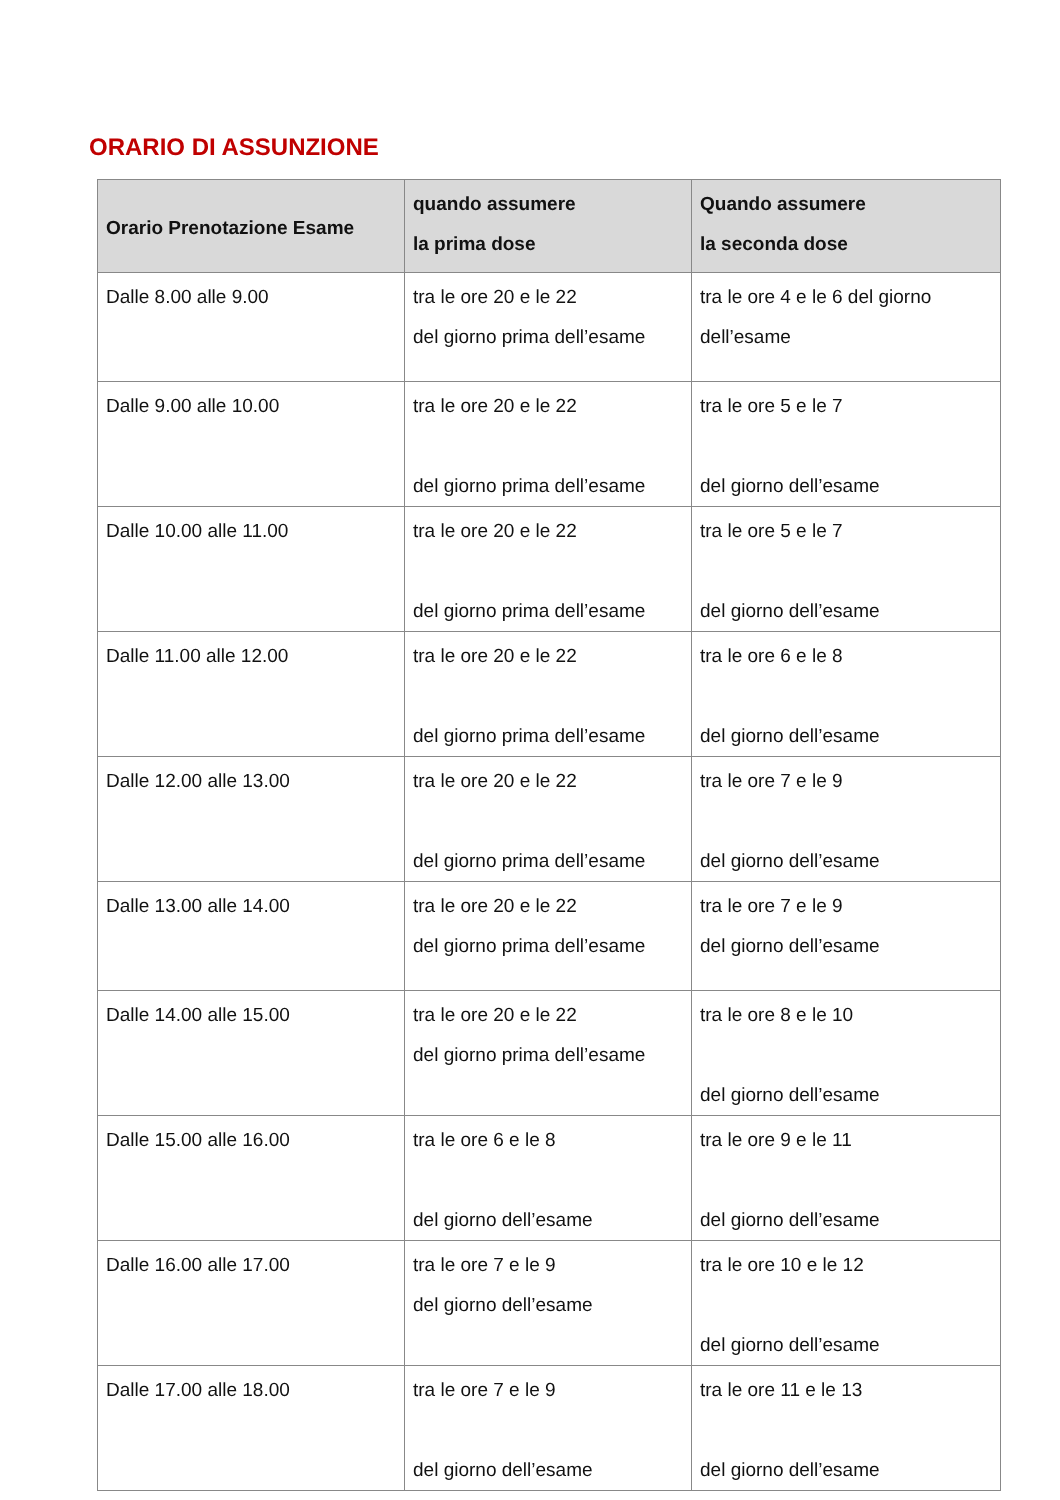ORARIO DI ASSUNZIONE
| Orario Prenotazione Esame | quando assumere la prima dose | Quando assumere la seconda dose |
| --- | --- | --- |
| Dalle 8.00 alle 9.00 | tra le ore 20 e le 22 del giorno prima dell’esame | tra le ore 4 e le 6 del giorno dell’esame |
| Dalle 9.00 alle 10.00 | tra le ore 20 e le 22 del giorno prima dell’esame | tra le ore 5 e le 7 del giorno dell’esame |
| Dalle 10.00 alle 11.00 | tra le ore 20 e le 22 del giorno prima dell’esame | tra le ore 5 e le 7 del giorno dell’esame |
| Dalle 11.00 alle 12.00 | tra le ore 20 e le 22 del giorno prima dell’esame | tra le ore 6 e le 8 del giorno dell’esame |
| Dalle 12.00 alle 13.00 | tra le ore 20 e le 22 del giorno prima dell’esame | tra le ore 7 e le 9 del giorno dell’esame |
| Dalle 13.00 alle 14.00 | tra le ore 20 e le 22 del giorno prima dell’esame | tra le ore 7 e le 9 del giorno dell’esame |
| Dalle 14.00 alle 15.00 | tra le ore 20 e le 22 del giorno prima dell’esame | tra le ore 8 e le 10 del giorno dell’esame |
| Dalle 15.00 alle 16.00 | tra le ore 6 e le 8 del giorno dell’esame | tra le ore 9 e le 11 del giorno dell’esame |
| Dalle 16.00 alle 17.00 | tra le ore 7 e le 9 del giorno dell’esame | tra le ore 10 e le 12 del giorno dell’esame |
| Dalle 17.00 alle 18.00 | tra le ore 7 e le 9 del giorno dell’esame | tra le ore 11 e le 13 del giorno dell’esame |